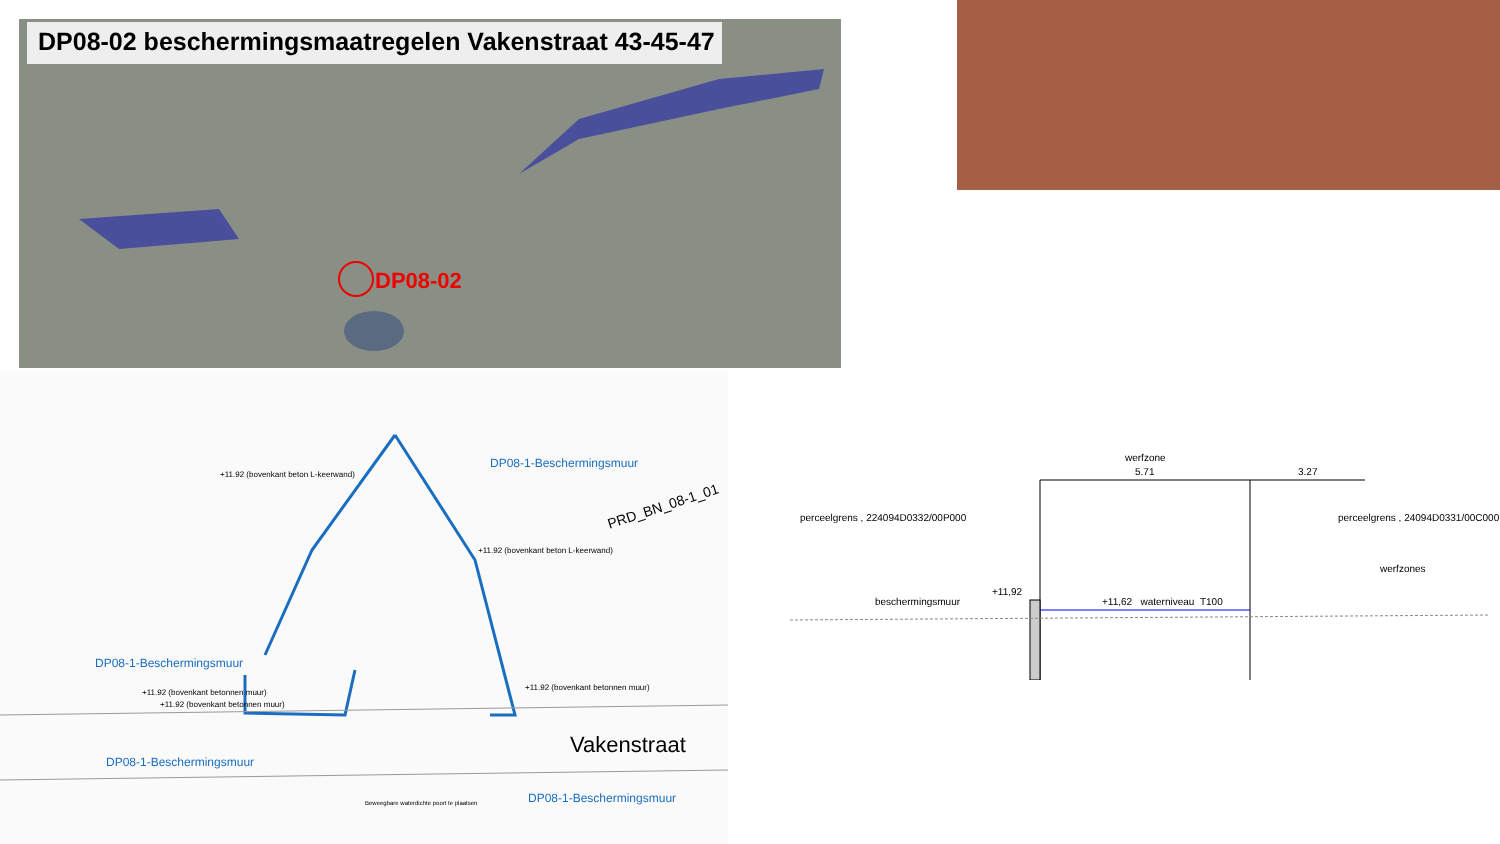DP08-02 beschermingsmaatregelen Vakenstraat 43-45-47
DP08-02
DP08-1-Beschermingsmuur
+11.92 (bovenkant beton L-keerwand)
PRD_BN_08-1_01
+11.92 (bovenkant beton L-keerwand)
DP08-1-Beschermingsmuur
+11.92 (bovenkant betonnen muur)
+11.92 (bovenkant betonnen muur)
+11.92 (bovenkant betonnen muur)
Vakenstraat
DP08-1-Beschermingsmuur
DP08-1-Beschermingsmuur
Beweegbare waterdichte poort te plaatsen
werfzone
5.71 3.27
perceelgrens , 224094D0332/00P000 perceelgrens , 24094D0331/00C000
werfzones
beschermingsmuur
+11,92
+11,62 waterniveau T100